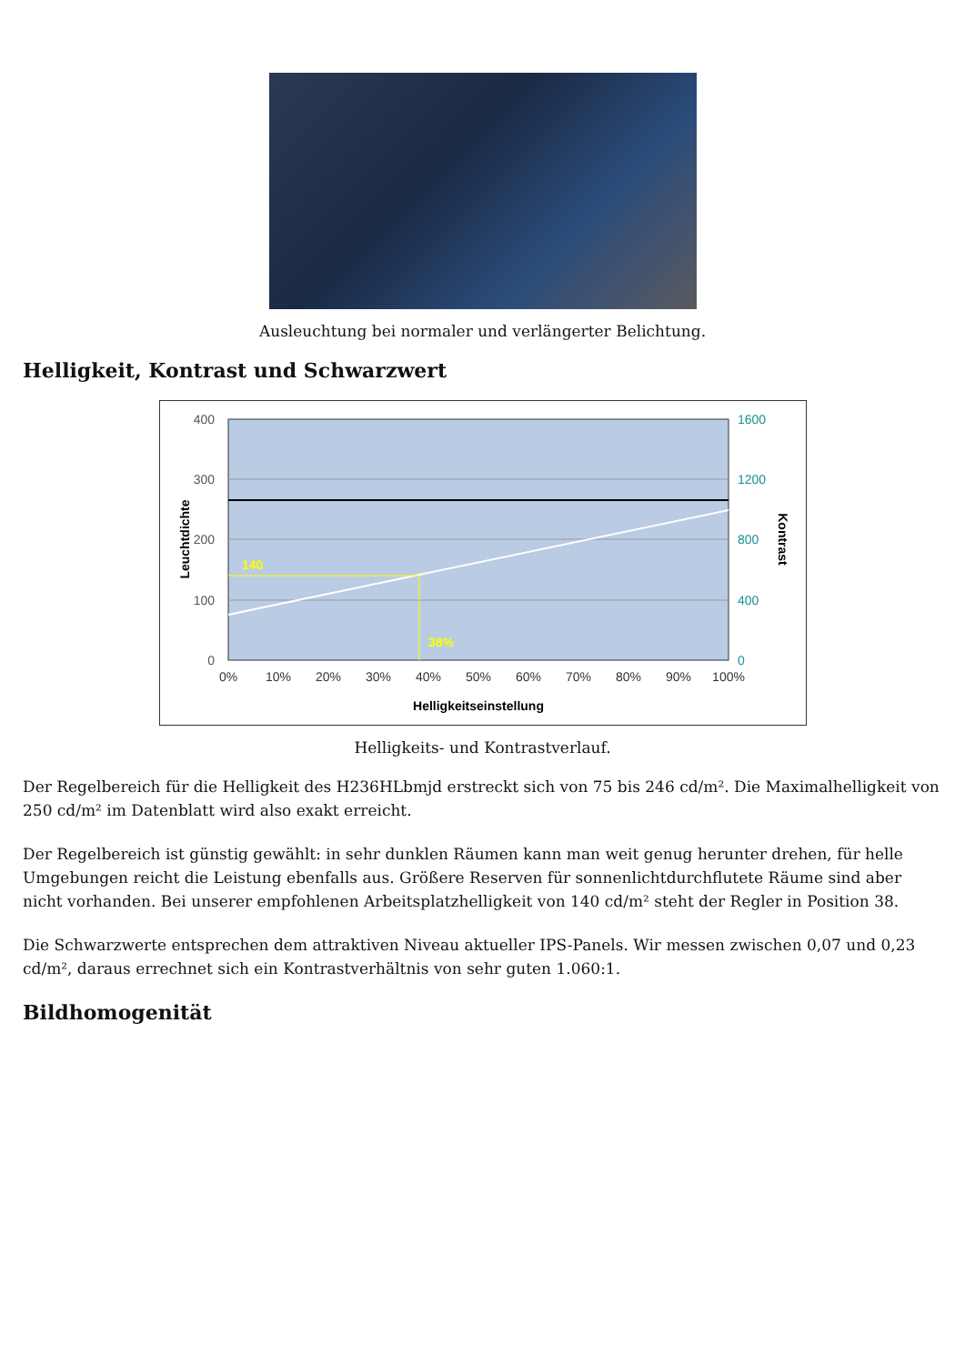Ausleuchtung bei normaler und verlängerter Belichtung.
Helligkeit, Kontrast und Schwarzwert
140
38%
400
300
200
100
0
1600
1200
800
400
0
0%
10%
20%
30%
40%
50%
60%
70%
80%
90%
100%
Helligkeitseinstellung
Leuchtdichte
Kontrast
Helligkeits- und Kontrastverlauf.
Der Regelbereich für die Helligkeit des H236HLbmjd erstreckt sich von 75 bis 246 cd/m². Die Maximalhelligkeit von 250 cd/m² im Datenblatt wird also exakt erreicht.
Der Regelbereich ist günstig gewählt: in sehr dunklen Räumen kann man weit genug herunter drehen, für helle Umgebungen reicht die Leistung ebenfalls aus. Größere Reserven für sonnenlichtdurchflutete Räume sind aber nicht vorhanden. Bei unserer empfohlenen Arbeitsplatzhelligkeit von 140 cd/m² steht der Regler in Position 38.
Die Schwarzwerte entsprechen dem attraktiven Niveau aktueller IPS-Panels. Wir messen zwischen 0,07 und 0,23 cd/m², daraus errechnet sich ein Kontrastverhältnis von sehr guten 1.060:1.
Bildhomogenität